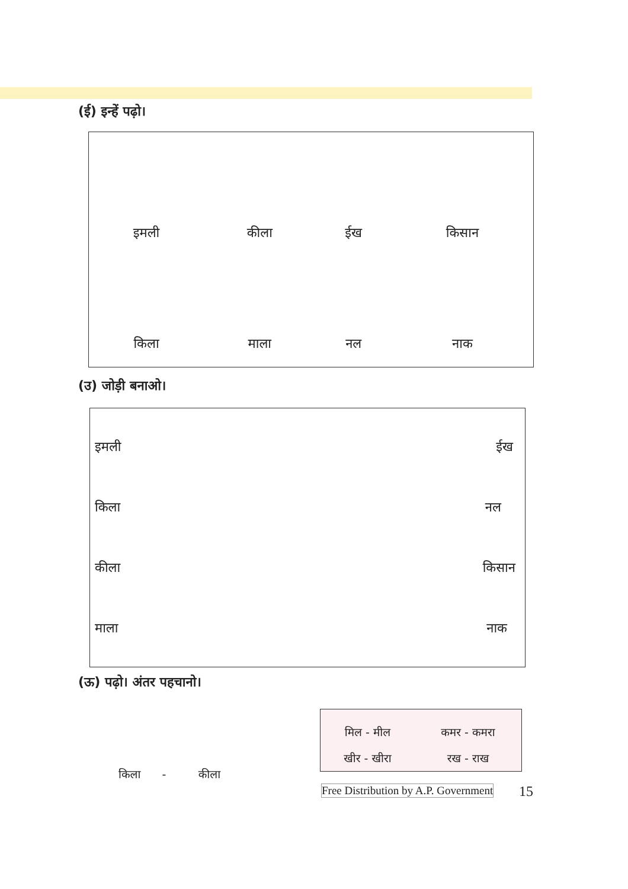(ई) इन्हें पढ़ो।
| इमली | कीला | ईख | किसान |
| किला | माला | नल | नाक |
(उ) जोड़ी बनाओ।
| इमली | ईख |
| किला | नल |
| कीला | किसान |
| माला | नाक |
(ऊ) पढ़ो। अंतर पहचानो।
किला - कीला
| मिल - मील | कमर - कमरा |
| खीर - खीरा | रख - राख |
Free Distribution by A.P. Government 15